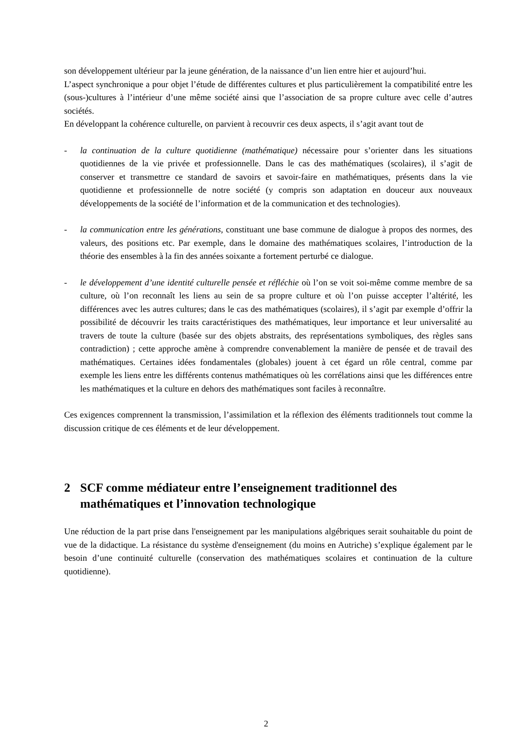son développement ultérieur par la jeune génération, de la naissance d’un lien entre hier et aujourd’hui.
L’aspect synchronique a pour objet l’étude de différentes cultures et plus particulièrement la compatibilité entre les (sous-)cultures à l’intérieur d’une même société ainsi que l’association de sa propre culture avec celle d’autres sociétés.
En développant la cohérence culturelle, on parvient à recouvrir ces deux aspects, il s’agit avant tout de
- la continuation de la culture quotidienne (mathématique) nécessaire pour s’orienter dans les situations quotidiennes de la vie privée et professionnelle. Dans le cas des mathématiques (scolaires), il s’agit de conserver et transmettre ce standard de savoirs et savoir-faire en mathématiques, présents dans la vie quotidienne et professionnelle de notre société (y compris son adaptation en douceur aux nouveaux développements de la société de l’information et de la communication et des technologies).
- la communication entre les générations, constituant une base commune de dialogue à propos des normes, des valeurs, des positions etc. Par exemple, dans le domaine des mathématiques scolaires, l’introduction de la théorie des ensembles à la fin des années soixante a fortement perturbé ce dialogue.
- le développement d’une identité culturelle pensée et réfléchie où l’on se voit soi-même comme membre de sa culture, où l’on reconnaît les liens au sein de sa propre culture et où l’on puisse accepter l’altérité, les différences avec les autres cultures; dans le cas des mathématiques (scolaires), il s’agit par exemple d’offrir la possibilité de découvrir les traits caractéristiques des mathématiques, leur importance et leur universalité au travers de toute la culture (basée sur des objets abstraits, des représentations symboliques, des règles sans contradiction) ; cette approche amène à comprendre convenablement la manière de pensée et de travail des mathématiques. Certaines idées fondamentales (globales) jouent à cet égard un rôle central, comme par exemple les liens entre les différents contenus mathématiques où les corrélations ainsi que les différences entre les mathématiques et la culture en dehors des mathématiques sont faciles à reconnaître.
Ces exigences comprennent la transmission, l’assimilation et la réflexion des éléments traditionnels tout comme la discussion critique de ces éléments et de leur développement.
2 SCF comme médiateur entre l’enseignement traditionnel des mathématiques et l’innovation technologique
Une réduction de la part prise dans l'enseignement par les manipulations algébriques serait souhaitable du point de vue de la didactique. La résistance du système d'enseignement (du moins en Autriche) s’explique également par le besoin d’une continuité culturelle (conservation des mathématiques scolaires et continuation de la culture quotidienne).
2